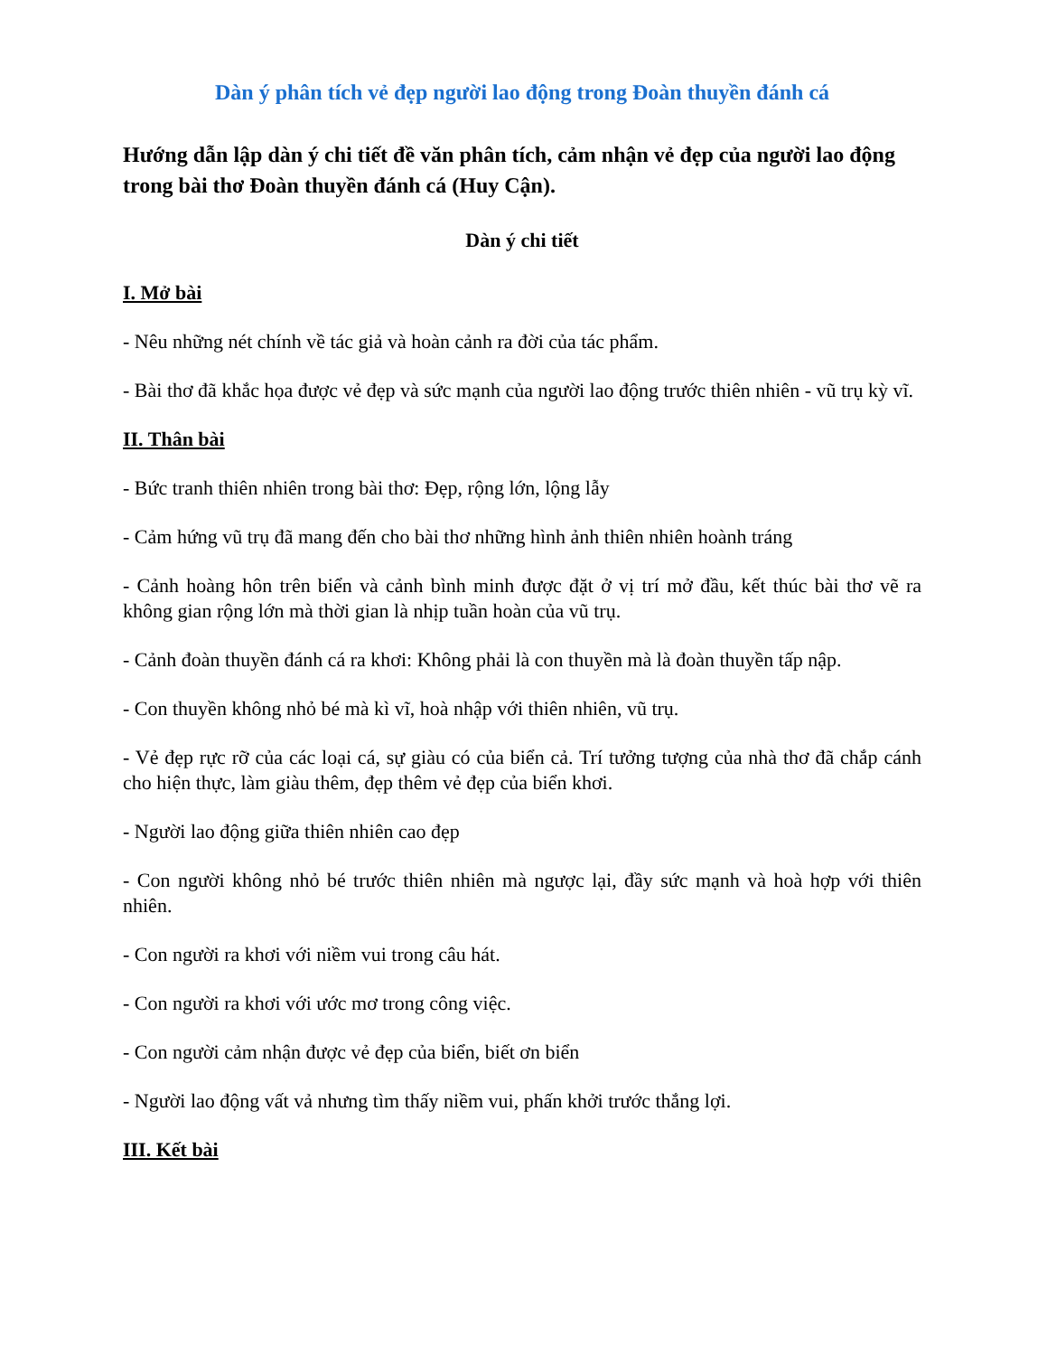Dàn ý phân tích vẻ đẹp người lao động trong Đoàn thuyền đánh cá
Hướng dẫn lập dàn ý chi tiết đề văn phân tích, cảm nhận vẻ đẹp của người lao động trong bài thơ Đoàn thuyền đánh cá (Huy Cận).
Dàn ý chi tiết
I. Mở bài
- Nêu những nét chính về tác giả và hoàn cảnh ra đời của tác phẩm.
- Bài thơ đã khắc họa được vẻ đẹp và sức mạnh của người lao động trước thiên nhiên - vũ trụ kỳ vĩ.
II. Thân bài
- Bức tranh thiên nhiên trong bài thơ: Đẹp, rộng lớn, lộng lẫy
- Cảm hứng vũ trụ đã mang đến cho bài thơ những hình ảnh thiên nhiên hoành tráng
- Cảnh hoàng hôn trên biển và cảnh bình minh được đặt ở vị trí mở đầu, kết thúc bài thơ vẽ ra không gian rộng lớn mà thời gian là nhịp tuần hoàn của vũ trụ.
- Cảnh đoàn thuyền đánh cá ra khơi: Không phải là con thuyền mà là đoàn thuyền tấp nập.
- Con thuyền không nhỏ bé mà kì vĩ, hoà nhập với thiên nhiên, vũ trụ.
- Vẻ đẹp rực rỡ của các loại cá, sự giàu có của biển cả. Trí tưởng tượng của nhà thơ đã chắp cánh cho hiện thực, làm giàu thêm, đẹp thêm vẻ đẹp của biển khơi.
- Người lao động giữa thiên nhiên cao đẹp
- Con người không nhỏ bé trước thiên nhiên mà ngược lại, đầy sức mạnh và hoà hợp với thiên nhiên.
- Con người ra khơi với niềm vui trong câu hát.
- Con người ra khơi với ước mơ trong công việc.
- Con người cảm nhận được vẻ đẹp của biển, biết ơn biển
- Người lao động vất vả nhưng tìm thấy niềm vui, phấn khởi trước thắng lợi.
III. Kết bài